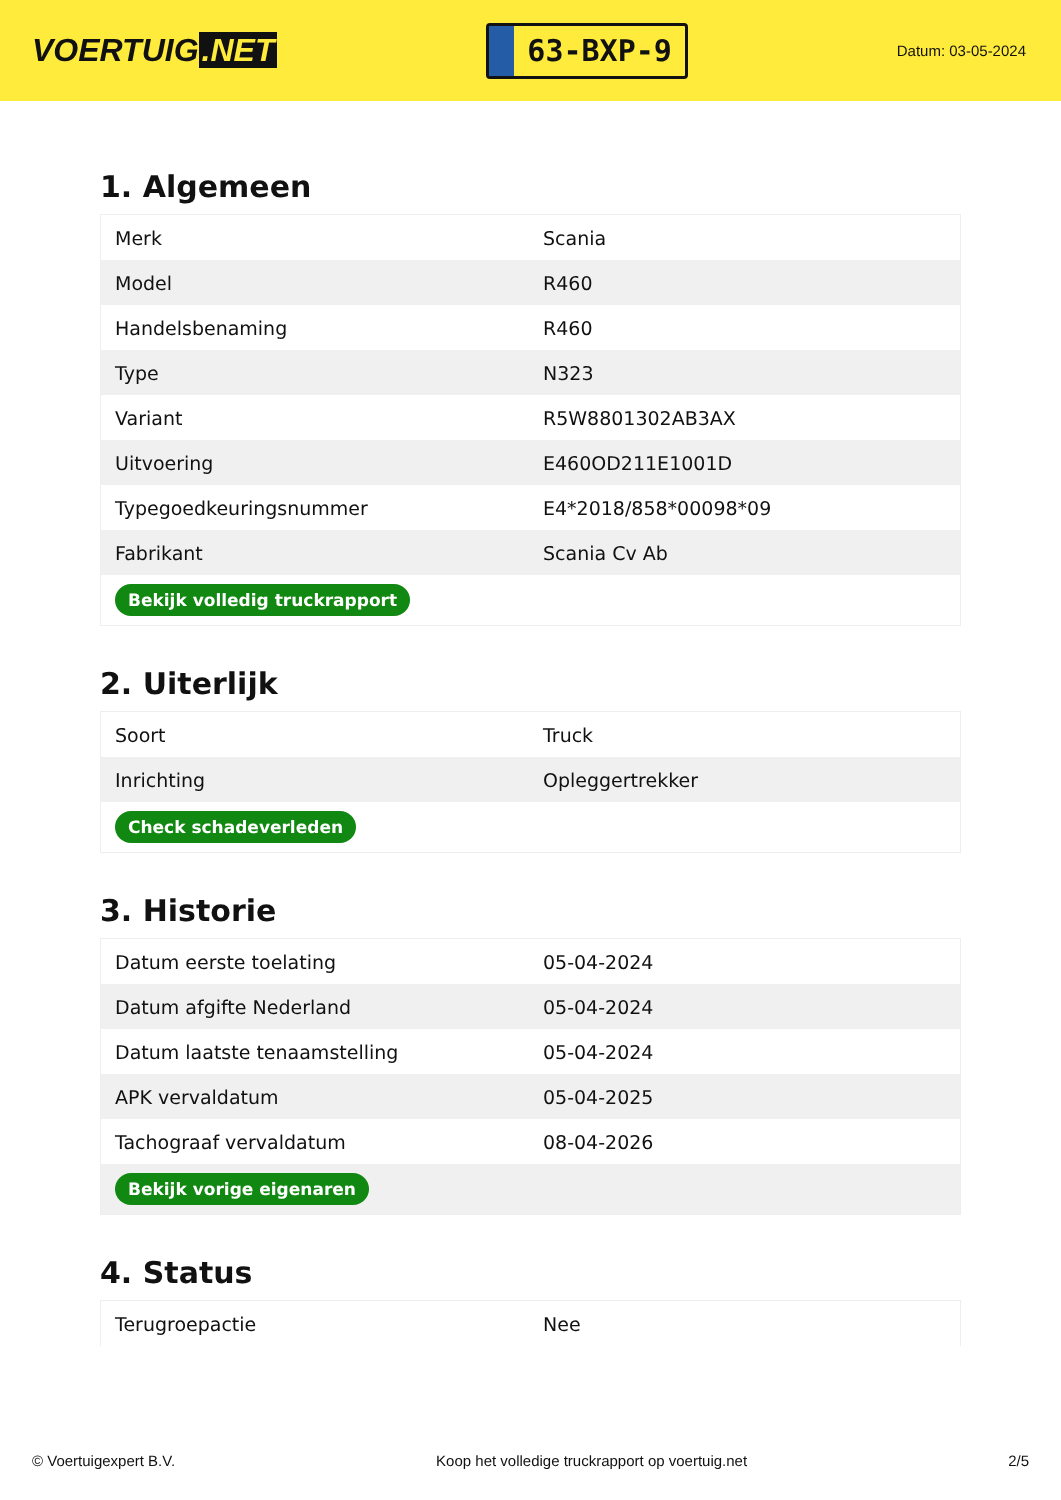VOERTUIG.NET
63-BXP-9
Datum: 03-05-2024
1. Algemeen
| Merk | Scania |
| Model | R460 |
| Handelsbenaming | R460 |
| Type | N323 |
| Variant | R5W8801302AB3AX |
| Uitvoering | E460OD211E1001D |
| Typegoedkeuringsnummer | E4*2018/858*00098*09 |
| Fabrikant | Scania Cv Ab |
| Bekijk volledig truckrapport | |
2. Uiterlijk
| Soort | Truck |
| Inrichting | Opleggertrekker |
| Check schadeverleden | |
3. Historie
| Datum eerste toelating | 05-04-2024 |
| Datum afgifte Nederland | 05-04-2024 |
| Datum laatste tenaamstelling | 05-04-2024 |
| APK vervaldatum | 05-04-2025 |
| Tachograaf vervaldatum | 08-04-2026 |
| Bekijk vorige eigenaren | |
4. Status
| Terugroepactie | Nee |
© Voertuigexpert B.V. Koop het volledige truckrapport op voertuig.net 2/5